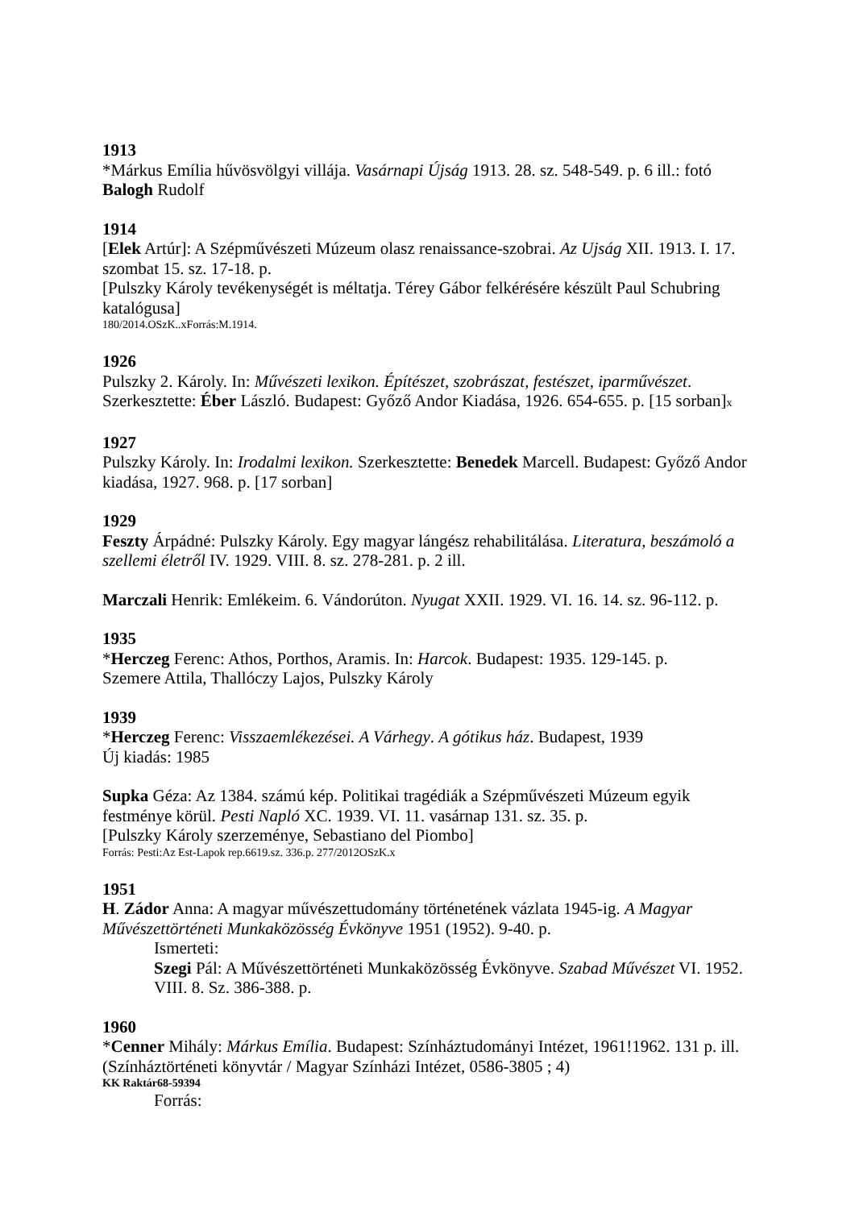1913
*Márkus Emília hűvösvölgyi villája. Vasárnapi Újság 1913. 28. sz. 548-549. p. 6 ill.: fotó Balogh Rudolf
1914
[Elek Artúr]: A Szépművészeti Múzeum olasz renaissance-szobrai. Az Ujság XII. 1913. I. 17. szombat 15. sz. 17-18. p.
[Pulszky Károly tevékenységét is méltatja. Térey Gábor felkérésére készült Paul Schubring katalógusa]
180/2014.OSzK..xForrás:M.1914.
1926
Pulszky 2. Károly. In: Művészeti lexikon. Építészet, szobrászat, festészet, iparművészet. Szerkesztette: Éber László. Budapest: Győző Andor Kiadása, 1926. 654-655. p. [15 sorban]x
1927
Pulszky Károly. In: Irodalmi lexikon. Szerkesztette: Benedek Marcell. Budapest: Győző Andor kiadása, 1927. 968. p. [17 sorban]
1929
Feszty Árpádné: Pulszky Károly. Egy magyar lángész rehabilitálása. Literatura, beszámoló a szellemi életről IV. 1929. VIII. 8. sz. 278-281. p. 2 ill.
Marczali Henrik: Emlékeim. 6. Vándorúton. Nyugat XXII. 1929. VI. 16. 14. sz. 96-112. p.
1935
*Herczeg Ferenc: Athos, Porthos, Aramis. In: Harcok. Budapest: 1935. 129-145. p.
Szemere Attila, Thallóczy Lajos, Pulszky Károly
1939
*Herczeg Ferenc: Visszaemlékezései. A Várhegy. A gótikus ház. Budapest, 1939
Új kiadás: 1985
Supka Géza: Az 1384. számú kép. Politikai tragédiák a Szépművészeti Múzeum egyik festménye körül. Pesti Napló XC. 1939. VI. 11. vasárnap 131. sz. 35. p.
[Pulszky Károly szerzeménye, Sebastiano del Piombo]
Forrás: Pesti:Az Est-Lapok rep.6619.sz. 336.p. 277/2012OSzK.x
1951
H. Zádor Anna: A magyar művészettudomány történetének vázlata 1945-ig. A Magyar Művészettörténeti Munkaközösség Évkönyve 1951 (1952). 9-40. p.
Ismerteti:
Szegi Pál: A Művészettörténeti Munkaközösség Évkönyve. Szabad Művészet VI. 1952. VIII. 8. Sz. 386-388. p.
1960
*Cenner Mihály: Márkus Emília. Budapest: Színháztudományi Intézet, 1961!1962. 131 p. ill. (Színháztörténeti könyvtár / Magyar Színházi Intézet, 0586-3805 ; 4)
KK Raktár68-59394
Forrás: